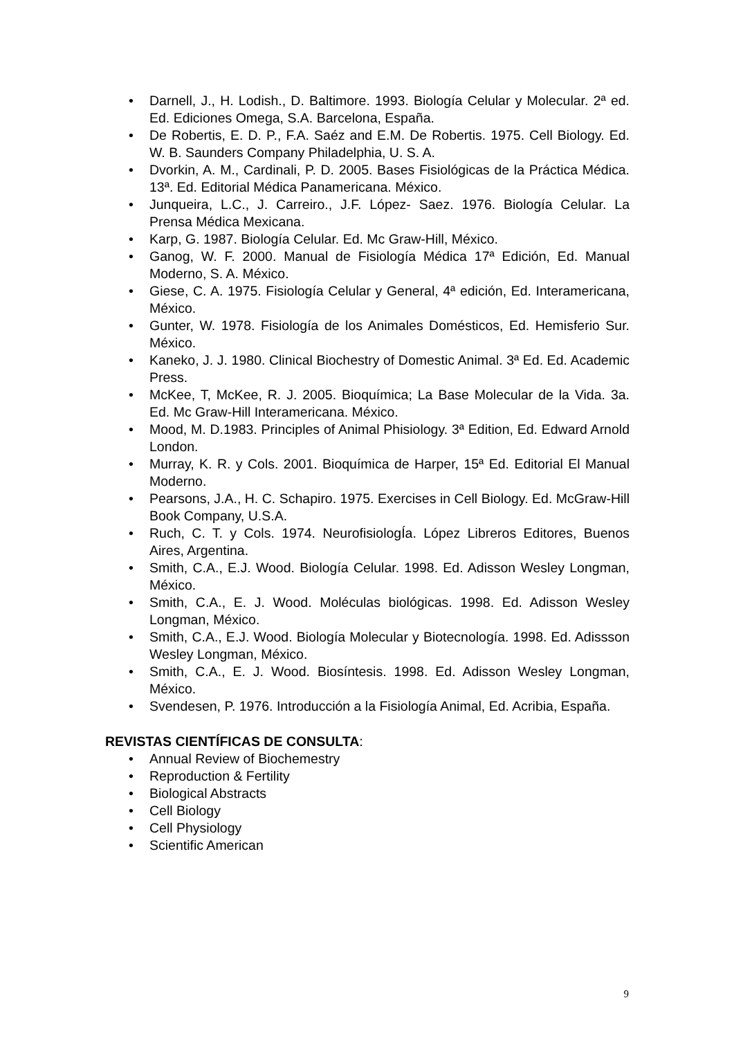• Darnell, J., H. Lodish., D. Baltimore. 1993. Biología Celular y Molecular. 2ª ed. Ed. Ediciones Omega, S.A. Barcelona, España.
• De Robertis, E. D. P., F.A. Saéz and E.M. De Robertis. 1975. Cell Biology. Ed. W. B. Saunders Company Philadelphia, U. S. A.
• Dvorkin, A. M., Cardinali, P. D. 2005. Bases Fisiológicas de la Práctica Médica. 13ª. Ed. Editorial Médica Panamericana. México.
• Junqueira, L.C., J. Carreiro., J.F. López- Saez. 1976. Biología Celular. La Prensa Médica Mexicana.
• Karp, G. 1987. Biología Celular. Ed. Mc Graw-Hill, México.
• Ganog, W. F. 2000. Manual de Fisiología Médica 17ª Edición, Ed. Manual Moderno, S. A. México.
• Giese, C. A. 1975. Fisiología Celular y General, 4ª edición, Ed. Interamericana, México.
• Gunter, W. 1978. Fisiología de los Animales Domésticos, Ed. Hemisferio Sur. México.
• Kaneko, J. J. 1980. Clinical Biochestry of Domestic Animal. 3ª Ed. Ed. Academic Press.
• McKee, T, McKee, R. J. 2005. Bioquímica; La Base Molecular de la Vida. 3a. Ed. Mc Graw-Hill Interamericana. México.
• Mood, M. D.1983. Principles of Animal Phisiology. 3ª Edition, Ed. Edward Arnold London.
• Murray, K. R. y Cols. 2001. Bioquímica de Harper, 15ª Ed. Editorial El Manual Moderno.
• Pearsons, J.A., H. C. Schapiro. 1975. Exercises in Cell Biology. Ed. McGraw-Hill Book Company, U.S.A.
• Ruch, C. T. y Cols. 1974. NeurofisiologÍa. López Libreros Editores, Buenos Aires, Argentina.
• Smith, C.A., E.J. Wood. Biología Celular. 1998. Ed. Adisson Wesley Longman, México.
• Smith, C.A., E. J. Wood. Moléculas biológicas. 1998. Ed. Adisson Wesley Longman, México.
• Smith, C.A., E.J. Wood. Biología Molecular y Biotecnología. 1998. Ed. Adissson Wesley Longman, México.
• Smith, C.A., E. J. Wood. Biosíntesis. 1998. Ed. Adisson Wesley Longman, México.
• Svendesen, P. 1976. Introducción a la Fisiología Animal, Ed. Acribia, España.
REVISTAS CIENTÍFICAS DE CONSULTA:
• Annual Review of Biochemestry
• Reproduction & Fertility
• Biological Abstracts
• Cell Biology
• Cell Physiology
• Scientific American
9